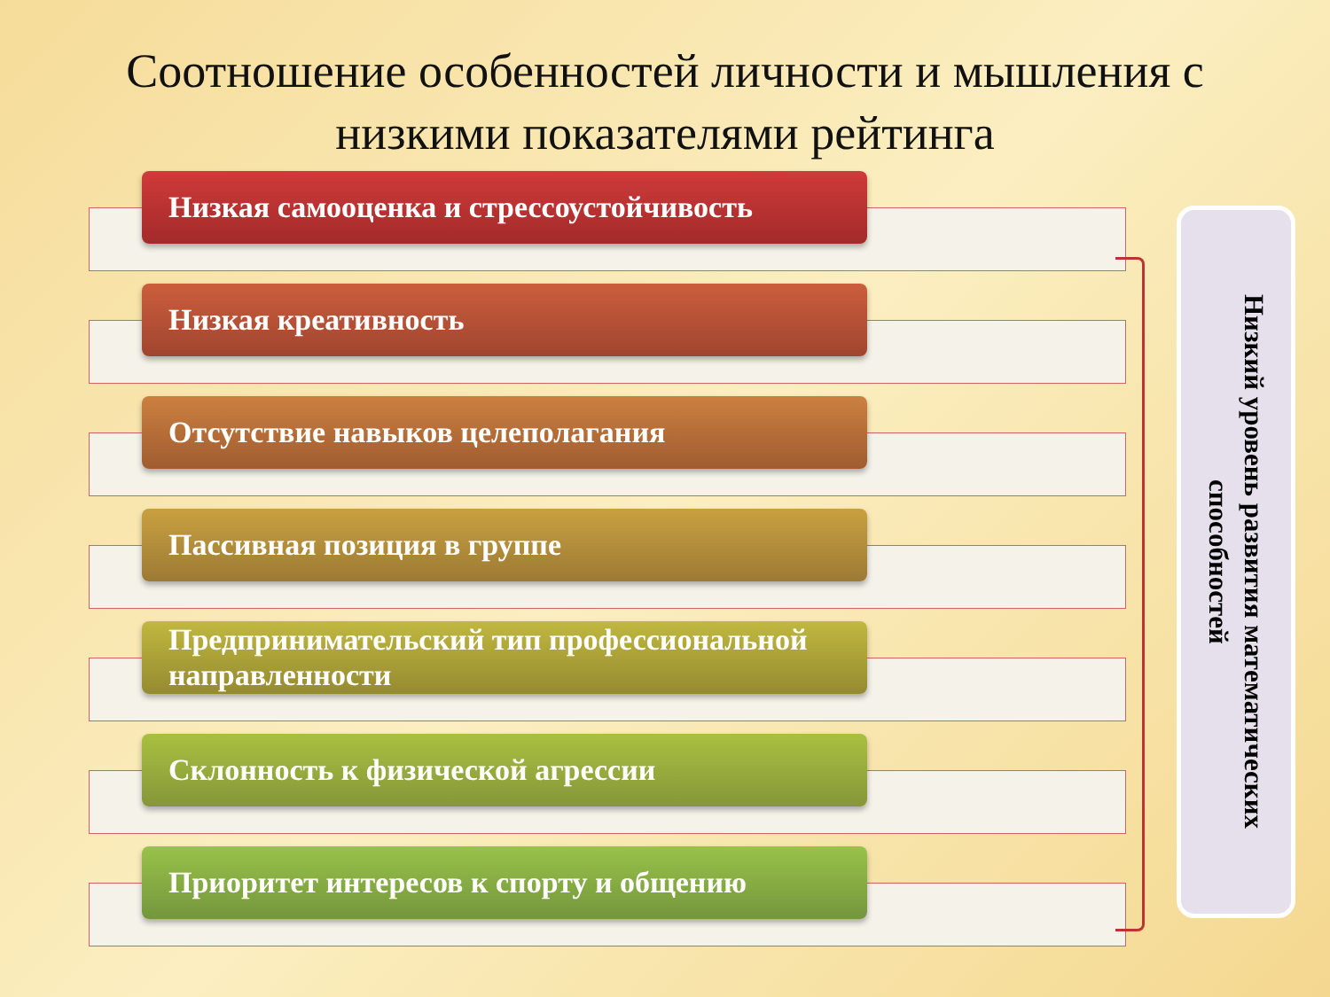Соотношение особенностей личности и мышления с низкими показателями рейтинга
Низкая самооценка и стрессоустойчивость
Низкая креативность
Отсутствие навыков целеполагания
Пассивная позиция в группе
Предпринимательский тип профессиональной направленности
Склонность к физической агрессии
Приоритет интересов к спорту и общению
Низкий уровень развития математических способностей